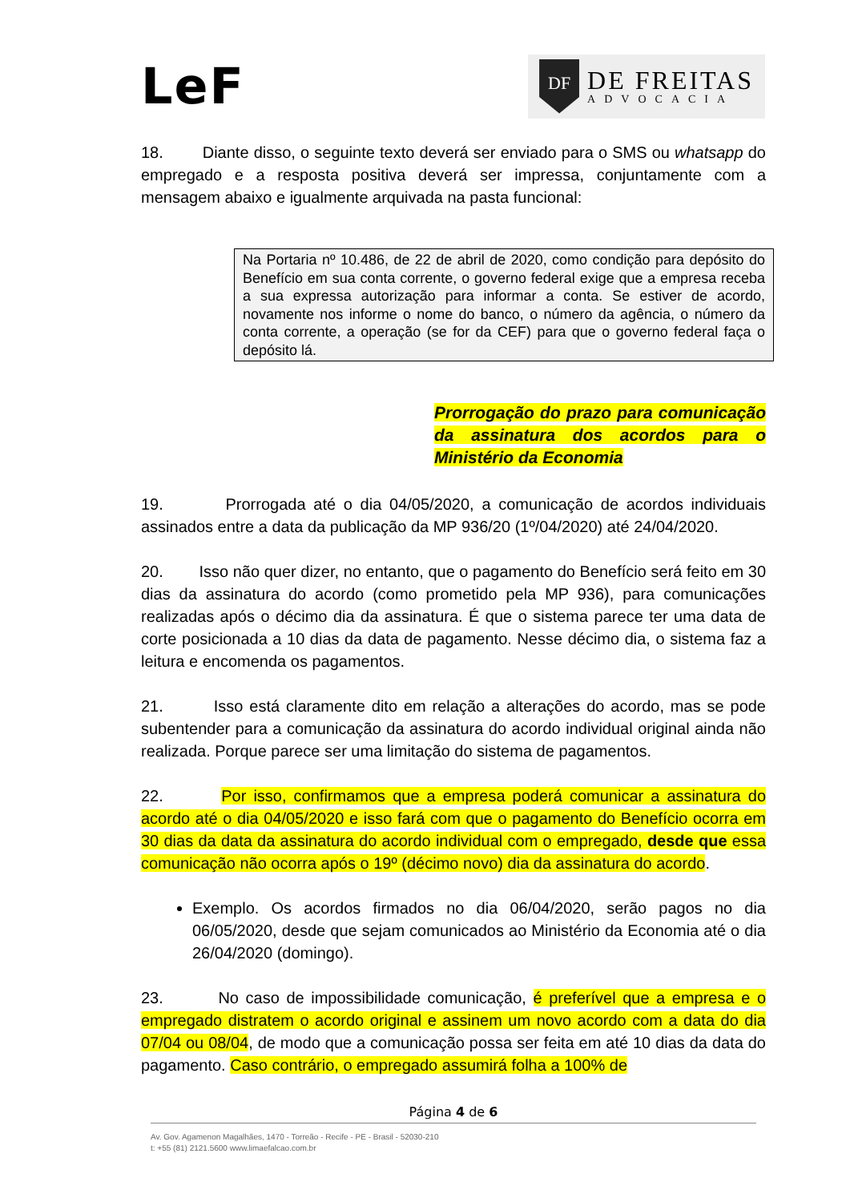LeF
DF
DE FREITAS
ADVOCACIA
18. Diante disso, o seguinte texto deverá ser enviado para o SMS ou whatsapp do empregado e a resposta positiva deverá ser impressa, conjuntamente com a mensagem abaixo e igualmente arquivada na pasta funcional:
Na Portaria nº 10.486, de 22 de abril de 2020, como condição para depósito do Benefício em sua conta corrente, o governo federal exige que a empresa receba a sua expressa autorização para informar a conta. Se estiver de acordo, novamente nos informe o nome do banco, o número da agência, o número da conta corrente, a operação (se for da CEF) para que o governo federal faça o depósito lá.
Prorrogação do prazo para comunicação da assinatura dos acordos para o Ministério da Economia
19. Prorrogada até o dia 04/05/2020, a comunicação de acordos individuais assinados entre a data da publicação da MP 936/20 (1º/04/2020) até 24/04/2020.
20. Isso não quer dizer, no entanto, que o pagamento do Benefício será feito em 30 dias da assinatura do acordo (como prometido pela MP 936), para comunicações realizadas após o décimo dia da assinatura. É que o sistema parece ter uma data de corte posicionada a 10 dias da data de pagamento. Nesse décimo dia, o sistema faz a leitura e encomenda os pagamentos.
21. Isso está claramente dito em relação a alterações do acordo, mas se pode subentender para a comunicação da assinatura do acordo individual original ainda não realizada. Porque parece ser uma limitação do sistema de pagamentos.
22. Por isso, confirmamos que a empresa poderá comunicar a assinatura do acordo até o dia 04/05/2020 e isso fará com que o pagamento do Benefício ocorra em 30 dias da data da assinatura do acordo individual com o empregado, desde que essa comunicação não ocorra após o 19º (décimo novo) dia da assinatura do acordo.
Exemplo. Os acordos firmados no dia 06/04/2020, serão pagos no dia 06/05/2020, desde que sejam comunicados ao Ministério da Economia até o dia 26/04/2020 (domingo).
23. No caso de impossibilidade comunicação, é preferível que a empresa e o empregado distratem o acordo original e assinem um novo acordo com a data do dia 07/04 ou 08/04, de modo que a comunicação possa ser feita em até 10 dias da data do pagamento. Caso contrário, o empregado assumirá folha a 100% de
Página 4 de 6
Av. Gov. Agamenon Magalhães, 1470 - Torreão - Recife - PE - Brasil - 52030-210
t: +55 (81) 2121.5600 www.limaefalcao.com.br